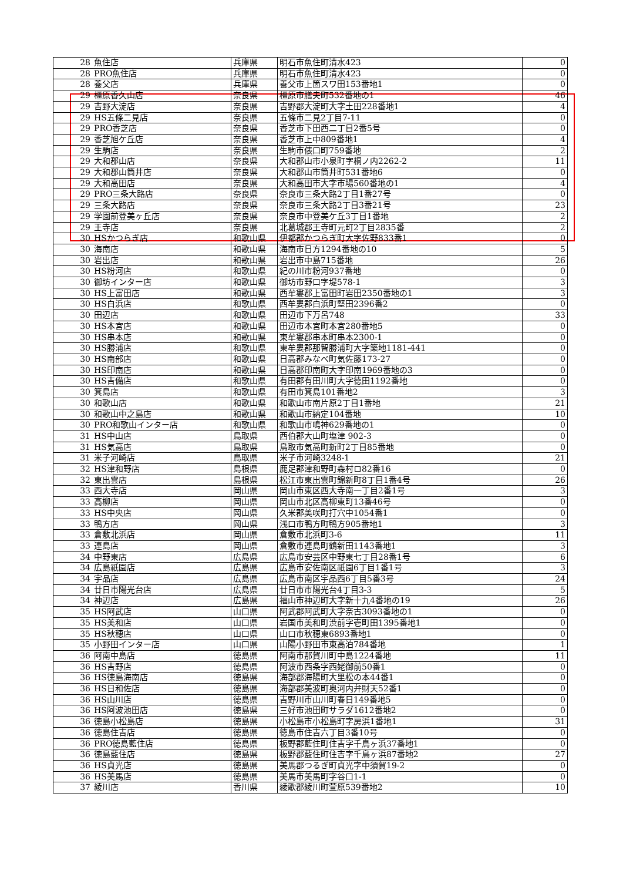| 28 | 魚住店 | 兵庫県 | 明石市魚住町清水423 | 0 |
| 28 | PRO魚住店 | 兵庫県 | 明石市魚住町清水423 | 0 |
| 28 | 養父店 | 兵庫県 | 養父市上箇スワ田153番地1 | 0 |
| 29 | 橿原香久山店 | 奈良県 | 橿原市膳夫町532番地の1 | 46 |
| 29 | 吉野大淀店 | 奈良県 | 吉野郡大淀町大字土田228番地1 | 4 |
| 29 | HS五條二見店 | 奈良県 | 五條市二見2丁目7-11 | 0 |
| 29 | PRO香芝店 | 奈良県 | 香芝市下田西二丁目2番5号 | 0 |
| 29 | 香芝旭ケ丘店 | 奈良県 | 香芝市上中809番地1 | 4 |
| 29 | 生駒店 | 奈良県 | 生駒市俵口町759番地 | 2 |
| 29 | 大和郡山店 | 奈良県 | 大和郡山市小泉町字桐ノ内2262-2 | 11 |
| 29 | 大和郡山筒井店 | 奈良県 | 大和郡山市筒井町531番地6 | 0 |
| 29 | 大和高田店 | 奈良県 | 大和高田市大字市場560番地の1 | 4 |
| 29 | PRO三条大路店 | 奈良県 | 奈良市三条大路2丁目1番27号 | 0 |
| 29 | 三条大路店 | 奈良県 | 奈良市三条大路2丁目3番21号 | 23 |
| 29 | 学園前登美ヶ丘店 | 奈良県 | 奈良市中登美ケ丘3丁目1番地 | 2 |
| 29 | 王寺店 | 奈良県 | 北葛城郡王寺町元町2丁目2835番 | 2 |
| 30 | HSかつらぎ店 | 和歌山県 | 伊都郡かつらぎ町大字佐野833番1 | 0 |
| 30 | 海南店 | 和歌山県 | 海南市日方1294番地の10 | 5 |
| 30 | 岩出店 | 和歌山県 | 岩出市中島715番地 | 26 |
| 30 | HS粉河店 | 和歌山県 | 紀の川市粉河937番地 | 0 |
| 30 | 御坊インター店 | 和歌山県 | 御坊市野口字堤578-1 | 3 |
| 30 | HS上富田店 | 和歌山県 | 西牟婁郡上富田町岩田2350番地の1 | 3 |
| 30 | HS白浜店 | 和歌山県 | 西牟婁郡白浜町堅田2396番2 | 0 |
| 30 | 田辺店 | 和歌山県 | 田辺市下万呂748 | 33 |
| 30 | HS本宮店 | 和歌山県 | 田辺市本宮町本宮280番地5 | 0 |
| 30 | HS串本店 | 和歌山県 | 東牟婁郡串本町串本2300-1 | 0 |
| 30 | HS勝浦店 | 和歌山県 | 東牟婁郡那智勝浦町大字築地1181-441 | 0 |
| 30 | HS南部店 | 和歌山県 | 日高郡みなべ町気佐藤173-27 | 0 |
| 30 | HS印南店 | 和歌山県 | 日高郡印南町大字印南1969番地の3 | 0 |
| 30 | HS吉備店 | 和歌山県 | 有田郡有田川町大字徳田1192番地 | 0 |
| 30 | 箕島店 | 和歌山県 | 有田市箕島101番地2 | 3 |
| 30 | 和歌山店 | 和歌山県 | 和歌山市南片原2丁目1番地 | 21 |
| 30 | 和歌山中之島店 | 和歌山県 | 和歌山市納定104番地 | 10 |
| 30 | PRO和歌山インター店 | 和歌山県 | 和歌山市鳴神629番地の1 | 0 |
| 31 | HS中山店 | 鳥取県 | 西伯郡大山町塩津 902-3 | 0 |
| 31 | HS気高店 | 鳥取県 | 鳥取市気高町新町2丁目85番地 | 0 |
| 31 | 米子河崎店 | 鳥取県 | 米子市河崎3248-1 | 21 |
| 32 | HS津和野店 | 島根県 | 鹿足郡津和野町森村ロ82番16 | 0 |
| 32 | 東出雲店 | 島根県 | 松江市東出雲町錦新町8丁目1番4号 | 26 |
| 33 | 西大寺店 | 岡山県 | 岡山市東区西大寺南一丁目2番1号 | 3 |
| 33 | 高柳店 | 岡山県 | 岡山市北区高柳東町13番46号 | 0 |
| 33 | HS中央店 | 岡山県 | 久米郡美咲町打穴中1054番1 | 0 |
| 33 | 鴨方店 | 岡山県 | 浅口市鴨方町鴨方905番地1 | 3 |
| 33 | 倉敷北浜店 | 岡山県 | 倉敷市北浜町3-6 | 11 |
| 33 | 連島店 | 岡山県 | 倉敷市連島町鶴新田1143番地1 | 3 |
| 34 | 中野東店 | 広島県 | 広島市安芸区中野東七丁目28番1号 | 6 |
| 34 | 広島祇園店 | 広島県 | 広島市安佐南区祇園6丁目1番1号 | 3 |
| 34 | 宇品店 | 広島県 | 広島市南区宇品西6丁目5番3号 | 24 |
| 34 | 廿日市陽光台店 | 広島県 | 廿日市市陽光台4丁目3-3 | 5 |
| 34 | 神辺店 | 広島県 | 福山市神辺町大字新十九4番地の19 | 26 |
| 35 | HS阿武店 | 山口県 | 阿武郡阿武町大字奈古3093番地の1 | 0 |
| 35 | HS美和店 | 山口県 | 岩国市美和町渋前字壱町田1395番地1 | 0 |
| 35 | HS秋穂店 | 山口県 | 山口市秋穂東6893番地1 | 0 |
| 35 | 小野田インター店 | 山口県 | 山陽小野田市東高泊784番地 | 1 |
| 36 | 阿南中島店 | 徳島県 | 阿南市那賀川町中島1224番地 | 11 |
| 36 | HS吉野店 | 徳島県 | 阿波市西条字西姥御前50番1 | 0 |
| 36 | HS徳島海南店 | 徳島県 | 海部郡海陽町大里松の本44番1 | 0 |
| 36 | HS日和佐店 | 徳島県 | 海部郡美波町奥河内弁財天52番1 | 0 |
| 36 | HS山川店 | 徳島県 | 吉野川市山川町春日149番地5 | 0 |
| 36 | HS阿波池田店 | 徳島県 | 三好市池田町サラダ1612番地2 | 0 |
| 36 | 徳島小松島店 | 徳島県 | 小松島市小松島町字房浜1番地1 | 31 |
| 36 | 徳島住吉店 | 徳島県 | 徳島市住吉六丁目3番10号 | 0 |
| 36 | PRO徳島藍住店 | 徳島県 | 板野郡藍住町住吉字千鳥ヶ浜37番地1 | 0 |
| 36 | 徳島藍住店 | 徳島県 | 板野郡藍住町住吉字千鳥ヶ浜87番地2 | 27 |
| 36 | HS貞光店 | 徳島県 | 美馬郡つるぎ町貞光字中須賀19-2 | 0 |
| 36 | HS美馬店 | 徳島県 | 美馬市美馬町字谷口1-1 | 0 |
| 37 | 綾川店 | 香川県 | 綾歌郡綾川町萱原539番地2 | 10 |